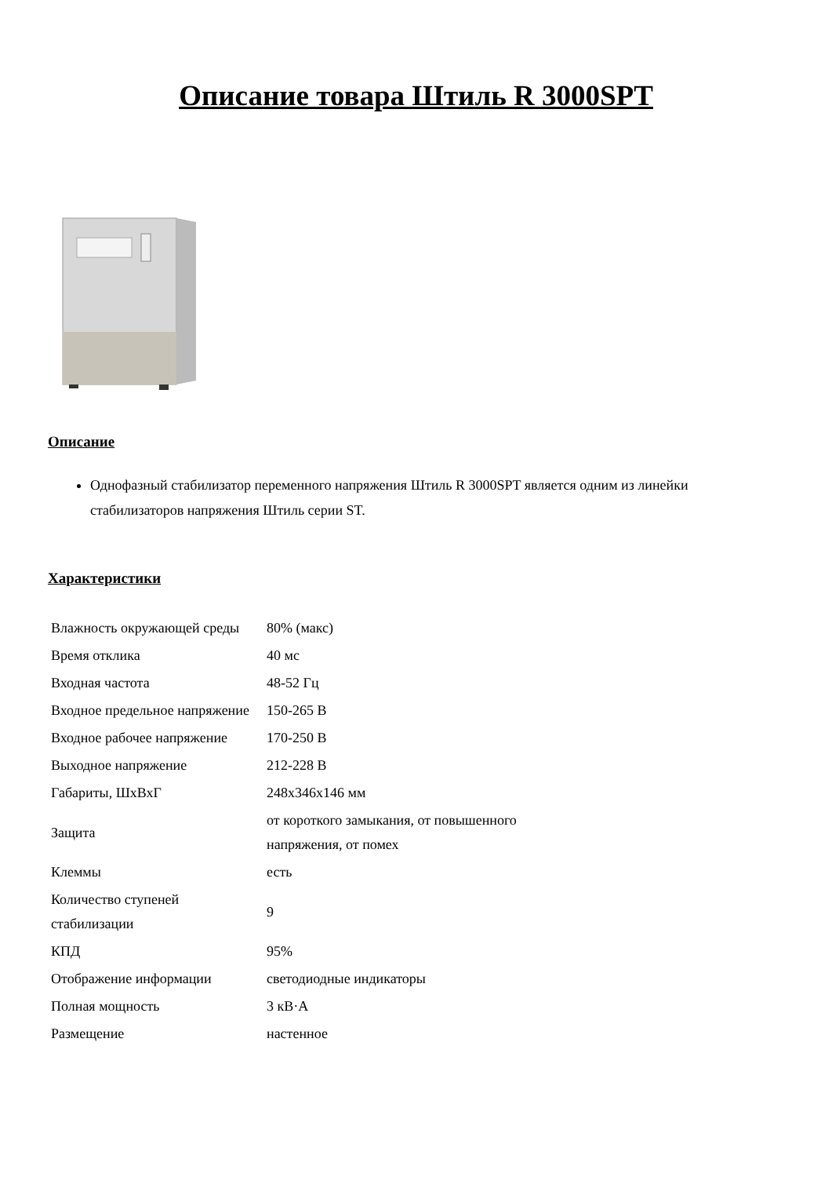Описание товара Штиль R 3000SPT
Описание
Однофазный стабилизатор переменного напряжения Штиль R 3000SPT является одним из линейки стабилизаторов напряжения Штиль серии ST.
Характеристики
| Влажность окружающей среды | 80% (макс) |
| Время отклика | 40 мс |
| Входная частота | 48-52 Гц |
| Входное предельное напряжение | 150-265 В |
| Входное рабочее напряжение | 170-250 В |
| Выходное напряжение | 212-228 В |
| Габариты, ШхВхГ | 248x346x146 мм |
| Защита | от короткого замыкания, от повышенного напряжения, от помех |
| Клеммы | есть |
| Количество ступеней стабилизации | 9 |
| КПД | 95% |
| Отображение информации | светодиодные индикаторы |
| Полная мощность | 3 кВ·А |
| Размещение | настенное |